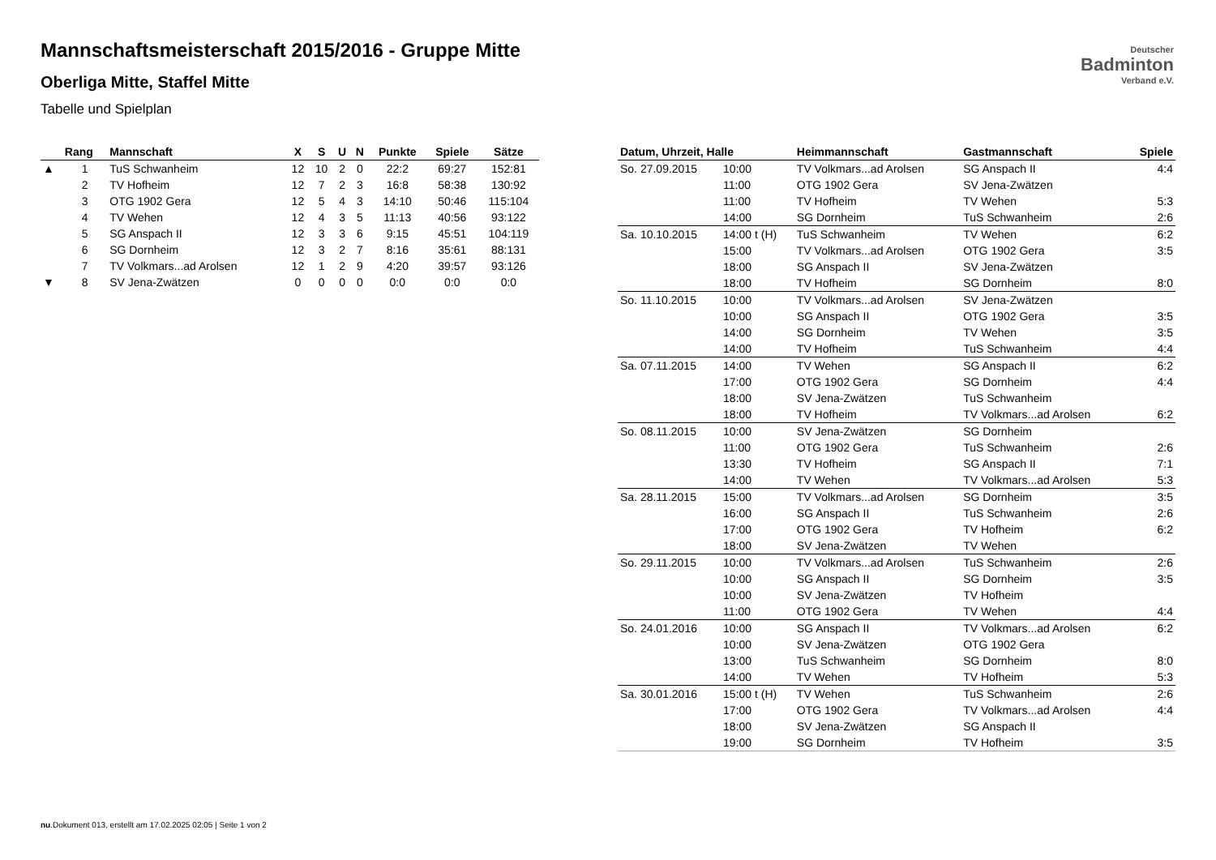Deutscher
Badminton
Verband e.V.
Mannschaftsmeisterschaft 2015/2016 - Gruppe Mitte
Oberliga Mitte, Staffel Mitte
Tabelle und Spielplan
| | Rang | Mannschaft | X | S | U | N | Punkte | Spiele | Sätze |
| --- | --- | --- | --- | --- | --- | --- | --- | --- | --- |
| ▲ | 1 | TuS Schwanheim | 12 | 10 | 2 | 0 | 22:2 | 69:27 | 152:81 |
| | 2 | TV Hofheim | 12 | 7 | 2 | 3 | 16:8 | 58:38 | 130:92 |
| | 3 | OTG 1902 Gera | 12 | 5 | 4 | 3 | 14:10 | 50:46 | 115:104 |
| | 4 | TV Wehen | 12 | 4 | 3 | 5 | 11:13 | 40:56 | 93:122 |
| | 5 | SG Anspach II | 12 | 3 | 3 | 6 | 9:15 | 45:51 | 104:119 |
| | 6 | SG Dornheim | 12 | 3 | 2 | 7 | 8:16 | 35:61 | 88:131 |
| | 7 | TV Volkmars...ad Arolsen | 12 | 1 | 2 | 9 | 4:20 | 39:57 | 93:126 |
| ▼ | 8 | SV Jena-Zwätzen | 0 | 0 | 0 | 0 | 0:0 | 0:0 | 0:0 |
| Datum, Uhrzeit, Halle | | Heimmannschaft | Gastmannschaft | Spiele |
| --- | --- | --- | --- | --- |
| So. 27.09.2015 | 10:00 | TV Volkmars...ad Arolsen | SG Anspach II | 4:4 |
| | 11:00 | OTG 1902 Gera | SV Jena-Zwätzen | |
| | 11:00 | TV Hofheim | TV Wehen | 5:3 |
| | 14:00 | SG Dornheim | TuS Schwanheim | 2:6 |
| Sa. 10.10.2015 | 14:00 t (H) | TuS Schwanheim | TV Wehen | 6:2 |
| | 15:00 | TV Volkmars...ad Arolsen | OTG 1902 Gera | 3:5 |
| | 18:00 | SG Anspach II | SV Jena-Zwätzen | |
| | 18:00 | TV Hofheim | SG Dornheim | 8:0 |
| So. 11.10.2015 | 10:00 | TV Volkmars...ad Arolsen | SV Jena-Zwätzen | |
| | 10:00 | SG Anspach II | OTG 1902 Gera | 3:5 |
| | 14:00 | SG Dornheim | TV Wehen | 3:5 |
| | 14:00 | TV Hofheim | TuS Schwanheim | 4:4 |
| Sa. 07.11.2015 | 14:00 | TV Wehen | SG Anspach II | 6:2 |
| | 17:00 | OTG 1902 Gera | SG Dornheim | 4:4 |
| | 18:00 | SV Jena-Zwätzen | TuS Schwanheim | |
| | 18:00 | TV Hofheim | TV Volkmars...ad Arolsen | 6:2 |
| So. 08.11.2015 | 10:00 | SV Jena-Zwätzen | SG Dornheim | |
| | 11:00 | OTG 1902 Gera | TuS Schwanheim | 2:6 |
| | 13:30 | TV Hofheim | SG Anspach II | 7:1 |
| | 14:00 | TV Wehen | TV Volkmars...ad Arolsen | 5:3 |
| Sa. 28.11.2015 | 15:00 | TV Volkmars...ad Arolsen | SG Dornheim | 3:5 |
| | 16:00 | SG Anspach II | TuS Schwanheim | 2:6 |
| | 17:00 | OTG 1902 Gera | TV Hofheim | 6:2 |
| | 18:00 | SV Jena-Zwätzen | TV Wehen | |
| So. 29.11.2015 | 10:00 | TV Volkmars...ad Arolsen | TuS Schwanheim | 2:6 |
| | 10:00 | SG Anspach II | SG Dornheim | 3:5 |
| | 10:00 | SV Jena-Zwätzen | TV Hofheim | |
| | 11:00 | OTG 1902 Gera | TV Wehen | 4:4 |
| So. 24.01.2016 | 10:00 | SG Anspach II | TV Volkmars...ad Arolsen | 6:2 |
| | 10:00 | SV Jena-Zwätzen | OTG 1902 Gera | |
| | 13:00 | TuS Schwanheim | SG Dornheim | 8:0 |
| | 14:00 | TV Wehen | TV Hofheim | 5:3 |
| Sa. 30.01.2016 | 15:00 t (H) | TV Wehen | TuS Schwanheim | 2:6 |
| | 17:00 | OTG 1902 Gera | TV Volkmars...ad Arolsen | 4:4 |
| | 18:00 | SV Jena-Zwätzen | SG Anspach II | |
| | 19:00 | SG Dornheim | TV Hofheim | 3:5 |
nu.Dokument 013, erstellt am 17.02.2025 02:05 | Seite 1 von 2